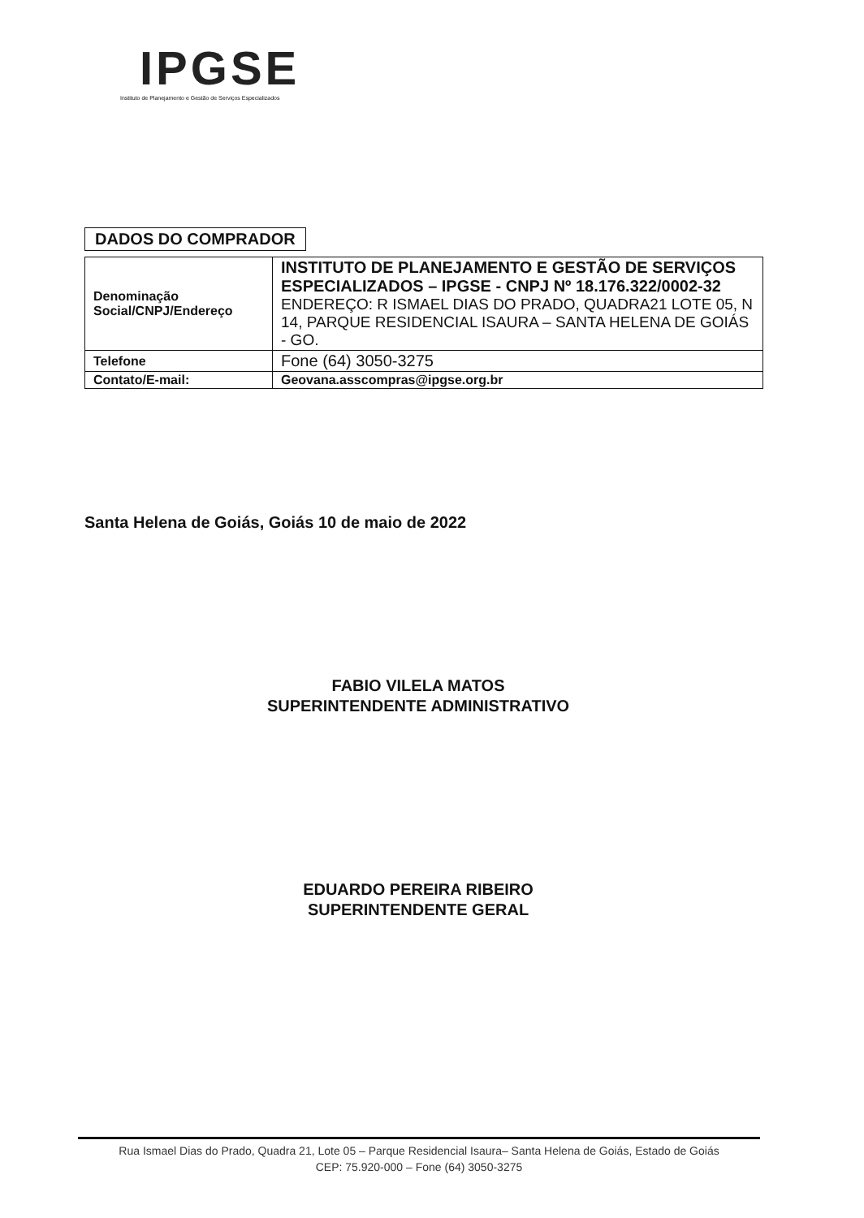IPGSE
Instituto de Planejamento e Gestão de Serviços Especializados
DADOS DO COMPRADOR
| Denominação Social/CNPJ/Endereço | INSTITUTO DE PLANEJAMENTO E GESTÃO DE SERVIÇOS ESPECIALIZADOS – IPGSE - CNPJ Nº 18.176.322/0002-32 ENDEREÇO: R ISMAEL DIAS DO PRADO, QUADRA21 LOTE 05, N 14, PARQUE RESIDENCIAL ISAURA – SANTA HELENA DE GOIÁS - GO. |
| Telefone | Fone (64) 3050-3275 |
| Contato/E-mail: | Geovana.asscompras@ipgse.org.br |
Santa Helena de Goiás, Goiás 10 de maio de 2022
FABIO VILELA MATOS
SUPERINTENDENTE ADMINISTRATIVO
EDUARDO PEREIRA RIBEIRO
SUPERINTENDENTE GERAL
Rua Ismael Dias do Prado, Quadra 21, Lote 05 – Parque Residencial Isaura– Santa Helena de Goiás, Estado de Goiás
CEP: 75.920-000 – Fone (64) 3050-3275